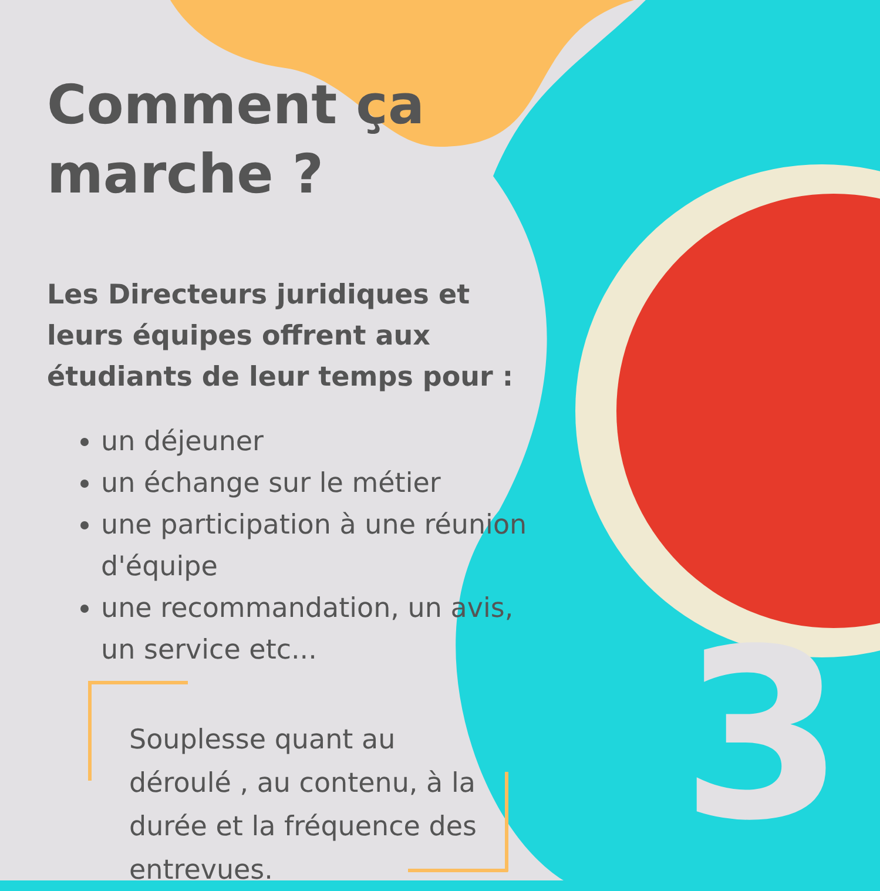3
Comment ça marche ?
Les Directeurs juridiques et leurs équipes offrent aux étudiants de leur temps pour :
un déjeuner
un échange sur le métier
une participation à une réunion d'équipe
une recommandation, un avis, un service etc...
Souplesse quant au déroulé , au contenu, à la durée et la fréquence des entrevues.